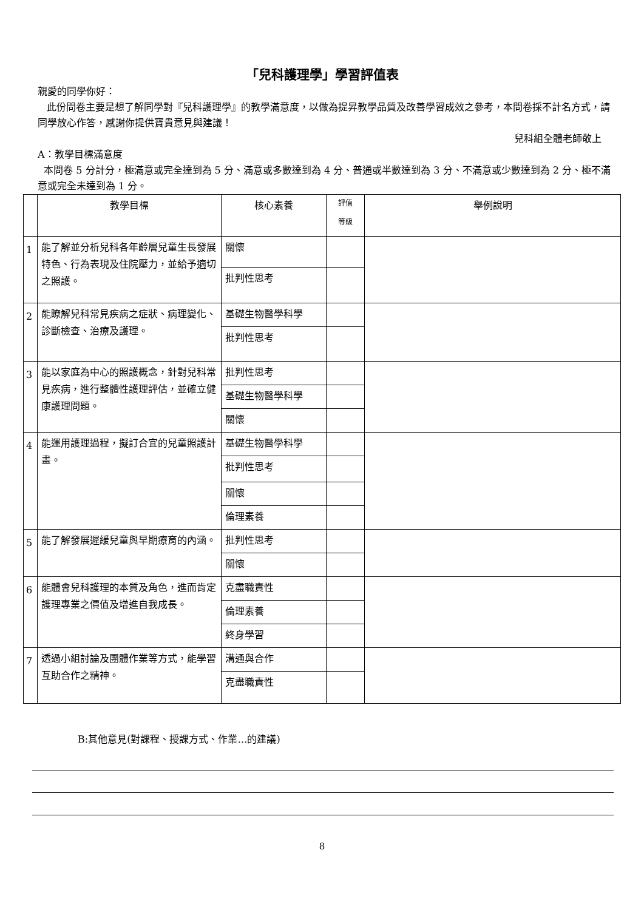「兒科護理學」學習評值表
親愛的同學你好：
此份問卷主要是想了解同學對『兒科護理學』的教學滿意度，以做為提昇教學品質及改善學習成效之參考，本問卷採不計名方式，請同學放心作答，感謝你提供寶貴意見與建議！
兒科組全體老師敬上
A：教學目標滿意度
本問卷 5 分計分，極滿意或完全達到為 5 分、滿意或多數達到為 4 分、普通或半數達到為 3 分、不滿意或少數達到為 2 分、極不滿意或完全未達到為 1 分。
| | 教學目標 | 核心素養 | 評值 等級 | 舉例說明 |
| --- | --- | --- | --- | --- |
| 1 | 能了解並分析兒科各年齡層兒童生長發展特色、行為表現及住院壓力，並給予適切之照護。 | 關懷 | | |
| | | 批判性思考 | | |
| 2 | 能瞭解兒科常見疾病之症狀、病理變化、診斷檢查、治療及護理。 | 基礎生物醫學科學 | | |
| | | 批判性思考 | | |
| 3 | 能以家庭為中心的照護概念，針對兒科常見疾病，進行整體性護理評估，並確立健康護理問題。 | 批判性思考 | | |
| | | 基礎生物醫學科學 | | |
| | | 關懷 | | |
| 4 | 能運用護理過程，擬訂合宜的兒童照護計畫。 | 基礎生物醫學科學 | | |
| | | 批判性思考 | | |
| | | 關懷 | | |
| | | 倫理素養 | | |
| 5 | 能了解發展遲緩兒童與早期療育的內涵。 | 批判性思考 | | |
| | | 關懷 | | |
| 6 | 能體會兒科護理的本質及角色，進而肯定護理專業之價值及增進自我成長。 | 克盡職責性 | | |
| | | 倫理素養 | | |
| | | 終身學習 | | |
| 7 | 透過小組討論及團體作業等方式，能學習互助合作之精神。 | 溝通與合作 | | |
| | | 克盡職責性 | | |
B:其他意見(對課程、授課方式、作業…的建議)
8